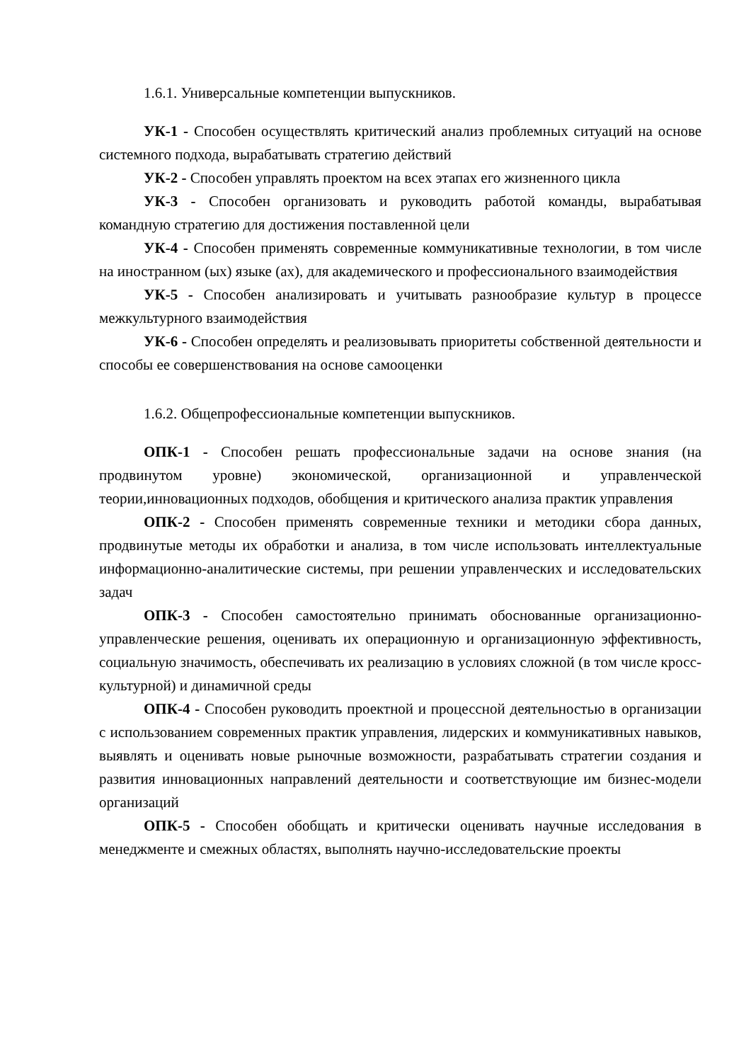1.6.1. Универсальные компетенции выпускников.
УК-1 - Способен осуществлять критический анализ проблемных ситуаций на основе системного подхода, вырабатывать стратегию действий
УК-2 - Способен управлять проектом на всех этапах его жизненного цикла
УК-3 - Способен организовать и руководить работой команды, вырабатывая командную стратегию для достижения поставленной цели
УК-4 - Способен применять современные коммуникативные технологии, в том числе на иностранном (ых) языке (ах), для академического и профессионального взаимодействия
УК-5 - Способен анализировать и учитывать разнообразие культур в процессе межкультурного взаимодействия
УК-6 - Способен определять и реализовывать приоритеты собственной деятельности и способы ее совершенствования на основе самооценки
1.6.2. Общепрофессиональные компетенции выпускников.
ОПК-1 - Способен решать профессиональные задачи на основе знания (на продвинутом уровне) экономической, организационной и управленческой теории,инновационных подходов, обобщения и критического анализа практик управления
ОПК-2 - Способен применять современные техники и методики сбора данных, продвинутые методы их обработки и анализа, в том числе использовать интеллектуальные информационно-аналитические системы, при решении управленческих и исследовательских задач
ОПК-3 - Способен самостоятельно принимать обоснованные организационно-управленческие решения, оценивать их операционную и организационную эффективность, социальную значимость, обеспечивать их реализацию в условиях сложной (в том числе кросс-культурной) и динамичной среды
ОПК-4 - Способен руководить проектной и процессной деятельностью в организации с использованием современных практик управления, лидерских и коммуникативных навыков, выявлять и оценивать новые рыночные возможности, разрабатывать стратегии создания и развития инновационных направлений деятельности и соответствующие им бизнес-модели организаций
ОПК-5 - Способен обобщать и критически оценивать научные исследования в менеджменте и смежных областях, выполнять научно-исследовательские проекты